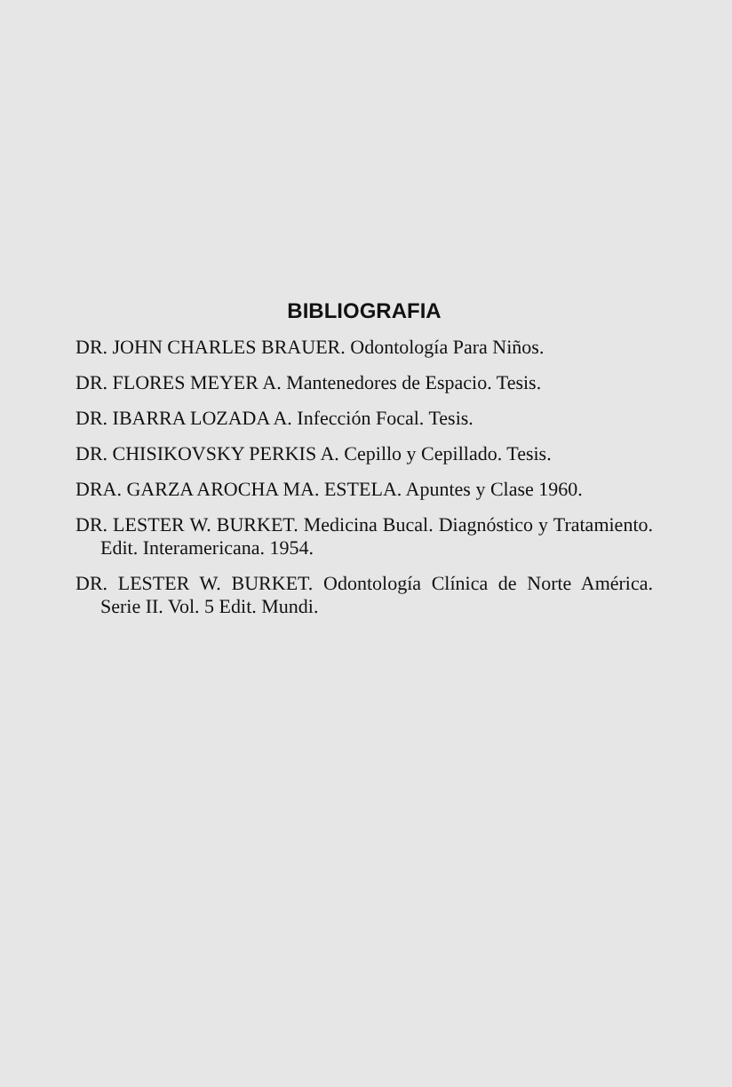BIBLIOGRAFIA
DR. JOHN CHARLES BRAUER. Odontología Para Niños.
DR. FLORES MEYER A. Mantenedores de Espacio. Tesis.
DR. IBARRA LOZADA A. Infección Focal. Tesis.
DR. CHISIKOVSKY PERKIS A. Cepillo y Cepillado. Tesis.
DRA. GARZA AROCHA MA. ESTELA. Apuntes y Clase 1960.
DR. LESTER W. BURKET. Medicina Bucal. Diagnóstico y Tratamiento. Edit. Interamericana. 1954.
DR. LESTER W. BURKET. Odontología Clínica de Norte América. Serie II. Vol. 5 Edit. Mundi.